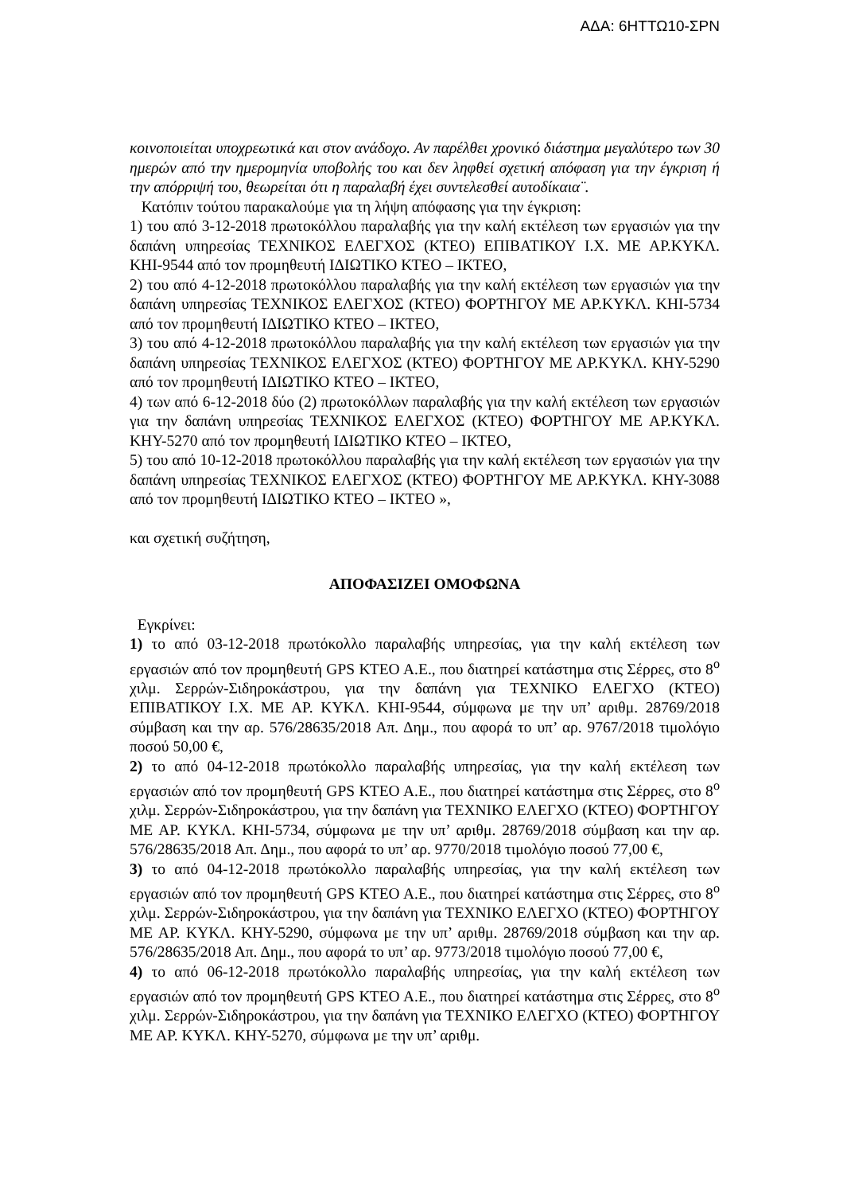ΑΔΑ: 6ΗΤΤΩ10-ΣΡΝ
κοινοποιείται υποχρεωτικά και στον ανάδοχο. Αν παρέλθει χρονικό διάστημα μεγαλύτερο των 30 ημερών από την ημερομηνία υποβολής του και δεν ληφθεί σχετική απόφαση για την έγκριση ή την απόρριψή του, θεωρείται ότι η παραλαβή έχει συντελεσθεί αυτοδίκαια¨.
Κατόπιν τούτου παρακαλούμε για τη λήψη απόφασης για την έγκριση:
1) του από 3-12-2018 πρωτοκόλλου παραλαβής για την καλή εκτέλεση των εργασιών για την δαπάνη υπηρεσίας ΤΕΧΝΙΚΟΣ ΕΛΕΓΧΟΣ (ΚΤΕΟ) ΕΠΙΒΑΤΙΚΟΥ Ι.Χ. ΜΕ ΑΡ.ΚΥΚΛ. ΚΗΙ-9544 από τον προμηθευτή ΙΔΙΩΤΙΚΟ ΚΤΕΟ – ΙΚΤΕΟ,
2) του από 4-12-2018 πρωτοκόλλου παραλαβής για την καλή εκτέλεση των εργασιών για την δαπάνη υπηρεσίας ΤΕΧΝΙΚΟΣ ΕΛΕΓΧΟΣ (ΚΤΕΟ) ΦΟΡΤΗΓΟΥ ΜΕ ΑΡ.ΚΥΚΛ. ΚΗΙ-5734 από τον προμηθευτή ΙΔΙΩΤΙΚΟ ΚΤΕΟ – ΙΚΤΕΟ,
3) του από 4-12-2018 πρωτοκόλλου παραλαβής για την καλή εκτέλεση των εργασιών για την δαπάνη υπηρεσίας ΤΕΧΝΙΚΟΣ ΕΛΕΓΧΟΣ (ΚΤΕΟ) ΦΟΡΤΗΓΟΥ ΜΕ ΑΡ.ΚΥΚΛ. ΚΗΥ-5290 από τον προμηθευτή ΙΔΙΩΤΙΚΟ ΚΤΕΟ – ΙΚΤΕΟ,
4) των από 6-12-2018 δύο (2) πρωτοκόλλων παραλαβής για την καλή εκτέλεση των εργασιών για την δαπάνη υπηρεσίας ΤΕΧΝΙΚΟΣ ΕΛΕΓΧΟΣ (ΚΤΕΟ) ΦΟΡΤΗΓΟΥ ΜΕ ΑΡ.ΚΥΚΛ. ΚΗΥ-5270 από τον προμηθευτή ΙΔΙΩΤΙΚΟ ΚΤΕΟ – ΙΚΤΕΟ,
5) του από 10-12-2018 πρωτοκόλλου παραλαβής για την καλή εκτέλεση των εργασιών για την δαπάνη υπηρεσίας ΤΕΧΝΙΚΟΣ ΕΛΕΓΧΟΣ (ΚΤΕΟ) ΦΟΡΤΗΓΟΥ ΜΕ ΑΡ.ΚΥΚΛ. ΚΗΥ-3088 από τον προμηθευτή ΙΔΙΩΤΙΚΟ ΚΤΕΟ – ΙΚΤΕΟ »,
και σχετική συζήτηση,
ΑΠΟΦΑΣΙΖΕΙ ΟΜΟΦΩΝΑ
Εγκρίνει:
1) το από 03-12-2018 πρωτόκολλο παραλαβής υπηρεσίας, για την καλή εκτέλεση των εργασιών από τον προμηθευτή GPS ΚΤΕΟ Α.Ε., που διατηρεί κατάστημα στις Σέρρες, στο 8<sup>ο</sup> χιλμ. Σερρών-Σιδηροκάστρου, για την δαπάνη για ΤΕΧΝΙΚΟ ΕΛΕΓΧΟ (ΚΤΕΟ) ΕΠΙΒΑΤΙΚΟΥ Ι.Χ. ΜΕ ΑΡ. ΚΥΚΛ. ΚΗΙ-9544, σύμφωνα με την υπ’ αριθμ. 28769/2018 σύμβαση και την αρ. 576/28635/2018 Απ. Δημ., που αφορά το υπ’ αρ. 9767/2018 τιμολόγιο ποσού 50,00 €,
2) το από 04-12-2018 πρωτόκολλο παραλαβής υπηρεσίας, για την καλή εκτέλεση των εργασιών από τον προμηθευτή GPS ΚΤΕΟ Α.Ε., που διατηρεί κατάστημα στις Σέρρες, στο 8<sup>ο</sup> χιλμ. Σερρών-Σιδηροκάστρου, για την δαπάνη για ΤΕΧΝΙΚΟ ΕΛΕΓΧΟ (ΚΤΕΟ) ΦΟΡΤΗΓΟΥ ΜΕ ΑΡ. ΚΥΚΛ. ΚΗΙ-5734, σύμφωνα με την υπ’ αριθμ. 28769/2018 σύμβαση και την αρ. 576/28635/2018 Απ. Δημ., που αφορά το υπ’ αρ. 9770/2018 τιμολόγιο ποσού 77,00 €,
3) το από 04-12-2018 πρωτόκολλο παραλαβής υπηρεσίας, για την καλή εκτέλεση των εργασιών από τον προμηθευτή GPS ΚΤΕΟ Α.Ε., που διατηρεί κατάστημα στις Σέρρες, στο 8<sup>ο</sup> χιλμ. Σερρών-Σιδηροκάστρου, για την δαπάνη για ΤΕΧΝΙΚΟ ΕΛΕΓΧΟ (ΚΤΕΟ) ΦΟΡΤΗΓΟΥ ΜΕ ΑΡ. ΚΥΚΛ. ΚΗΥ-5290, σύμφωνα με την υπ’ αριθμ. 28769/2018 σύμβαση και την αρ. 576/28635/2018 Απ. Δημ., που αφορά το υπ’ αρ. 9773/2018 τιμολόγιο ποσού 77,00 €,
4) το από 06-12-2018 πρωτόκολλο παραλαβής υπηρεσίας, για την καλή εκτέλεση των εργασιών από τον προμηθευτή GPS ΚΤΕΟ Α.Ε., που διατηρεί κατάστημα στις Σέρρες, στο 8<sup>ο</sup> χιλμ. Σερρών-Σιδηροκάστρου, για την δαπάνη για ΤΕΧΝΙΚΟ ΕΛΕΓΧΟ (ΚΤΕΟ) ΦΟΡΤΗΓΟΥ ΜΕ ΑΡ. ΚΥΚΛ. ΚΗΥ-5270, σύμφωνα με την υπ’ αριθμ.